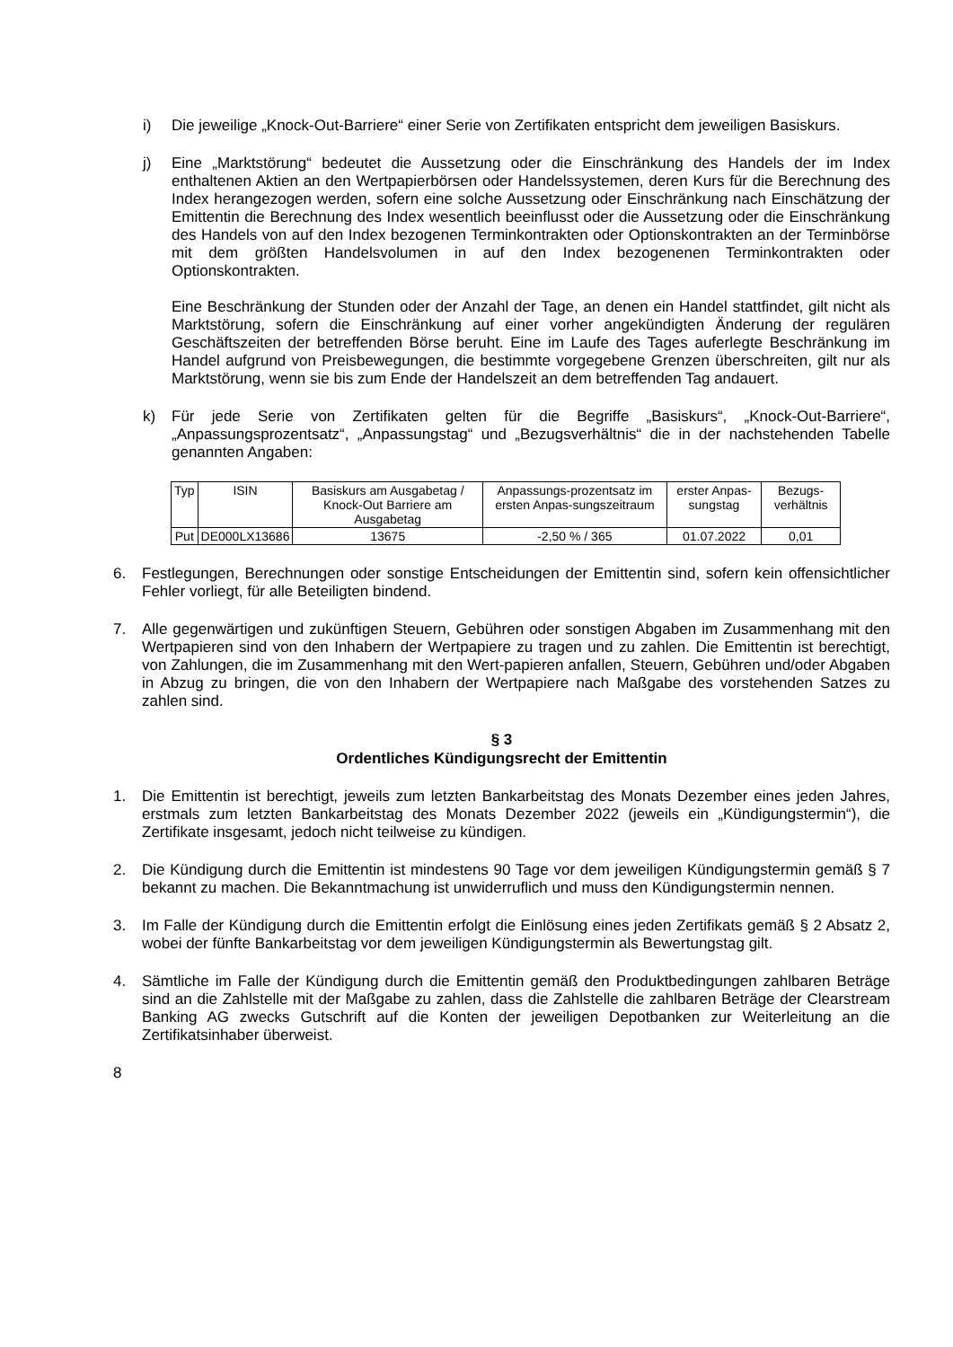i) Die jeweilige „Knock-Out-Barriere“ einer Serie von Zertifikaten entspricht dem jeweiligen Basiskurs.
j) Eine „Marktstörung“ bedeutet die Aussetzung oder die Einschränkung des Handels der im Index enthaltenen Aktien an den Wertpapierbörsen oder Handelssystemen, deren Kurs für die Berechnung des Index herangezogen werden, sofern eine solche Aussetzung oder Einschränkung nach Einschätzung der Emittentin die Berechnung des Index wesentlich beeinflusst oder die Aussetzung oder die Einschränkung des Handels von auf den Index bezogenen Terminkontrakten oder Optionskontrakten an der Terminbörse mit dem größten Handelsvolumen in auf den Index bezogenenen Terminkontrakten oder Optionskontrakten.
Eine Beschränkung der Stunden oder der Anzahl der Tage, an denen ein Handel stattfindet, gilt nicht als Marktstörung, sofern die Einschränkung auf einer vorher angekündigten Änderung der regulären Geschäftszeiten der betreffenden Börse beruht. Eine im Laufe des Tages auferlegte Beschränkung im Handel aufgrund von Preisbewegungen, die bestimmte vorgegebene Grenzen überschreiten, gilt nur als Marktstörung, wenn sie bis zum Ende der Handelszeit an dem betreffenden Tag andauert.
k) Für jede Serie von Zertifikaten gelten für die Begriffe „Basiskurs“, „Knock-Out-Barriere“, „Anpassungsprozentsatz“, „Anpassungstag“ und „Bezugsverhältnis“ die in der nachstehenden Tabelle genannten Angaben:
| Typ | ISIN | Basiskurs am Ausgabetag / Knock-Out Barriere am Ausgabetag | Anpassungs-prozentsatz im ersten Anpas-sungszeitraum | erster Anpas-sungstag | Bezugs-verhältnis |
| --- | --- | --- | --- | --- | --- |
| Put | DE000LX13686 | 13675 | -2,50 % / 365 | 01.07.2022 | 0,01 |
6. Festlegungen, Berechnungen oder sonstige Entscheidungen der Emittentin sind, sofern kein offensichtlicher Fehler vorliegt, für alle Beteiligten bindend.
7. Alle gegenwärtigen und zukünftigen Steuern, Gebühren oder sonstigen Abgaben im Zusammenhang mit den Wertpapieren sind von den Inhabern der Wertpapiere zu tragen und zu zahlen. Die Emittentin ist berechtigt, von Zahlungen, die im Zusammenhang mit den Wert-papieren anfallen, Steuern, Gebühren und/oder Abgaben in Abzug zu bringen, die von den Inhabern der Wertpapiere nach Maßgabe des vorstehenden Satzes zu zahlen sind.
§ 3
Ordentliches Kündigungsrecht der Emittentin
1. Die Emittentin ist berechtigt, jeweils zum letzten Bankarbeitstag des Monats Dezember eines jeden Jahres, erstmals zum letzten Bankarbeitstag des Monats Dezember 2022 (jeweils ein „Kündigungstermin“), die Zertifikate insgesamt, jedoch nicht teilweise zu kündigen.
2. Die Kündigung durch die Emittentin ist mindestens 90 Tage vor dem jeweiligen Kündigungstermin gemäß § 7 bekannt zu machen. Die Bekanntmachung ist unwiderruflich und muss den Kündigungstermin nennen.
3. Im Falle der Kündigung durch die Emittentin erfolgt die Einlösung eines jeden Zertifikats gemäß § 2 Absatz 2, wobei der fünfte Bankarbeitstag vor dem jeweiligen Kündigungstermin als Bewertungstag gilt.
4. Sämtliche im Falle der Kündigung durch die Emittentin gemäß den Produktbedingungen zahlbaren Beträge sind an die Zahlstelle mit der Maßgabe zu zahlen, dass die Zahlstelle die zahlbaren Beträge der Clearstream Banking AG zwecks Gutschrift auf die Konten der jeweiligen Depotbanken zur Weiterleitung an die Zertifikatsinhaber überweist.
8